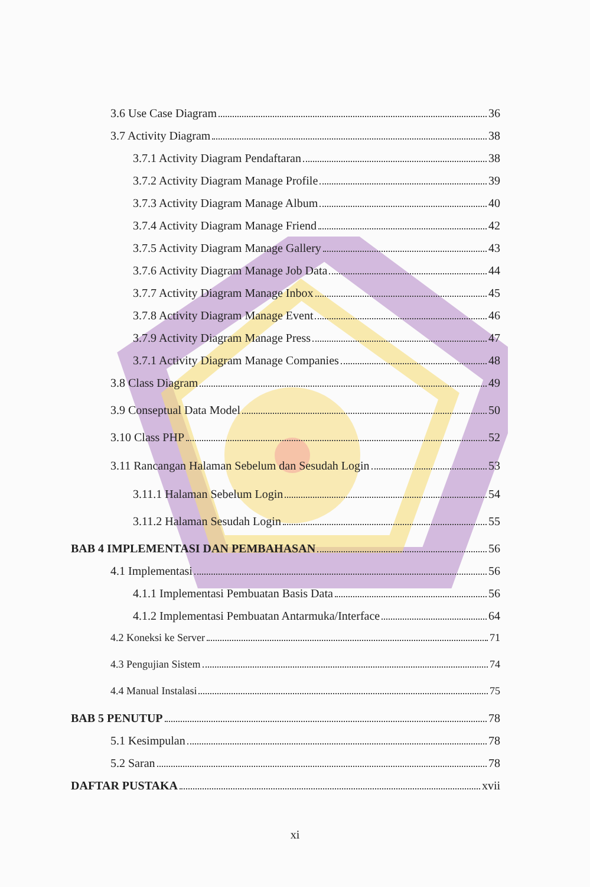3.6 Use Case Diagram 36
3.7 Activity Diagram 38
3.7.1 Activity Diagram Pendaftaran 38
3.7.2 Activity Diagram Manage Profile 39
3.7.3 Activity Diagram Manage Album 40
3.7.4 Activity Diagram Manage Friend 42
3.7.5 Activity Diagram Manage Gallery 43
3.7.6 Activity Diagram Manage Job Data 44
3.7.7 Activity Diagram Manage Inbox 45
3.7.8 Activity Diagram Manage Event 46
3.7.9 Activity Diagram Manage Press 47
3.7.1 Activity Diagram Manage Companies 48
3.8 Class Diagram 49
3.9 Conseptual Data Model 50
3.10 Class PHP 52
3.11 Rancangan Halaman Sebelum dan Sesudah Login 53
3.11.1 Halaman Sebelum Login 54
3.11.2 Halaman Sesudah Login 55
BAB 4 IMPLEMENTASI DAN PEMBAHASAN 56
4.1 Implementasi 56
4.1.1 Implementasi Pembuatan Basis Data 56
4.1.2 Implementasi Pembuatan Antarmuka/Interface 64
4.2 Koneksi ke Server 71
4.3 Pengujian Sistem 74
4.4 Manual Instalasi 75
BAB 5 PENUTUP 78
5.1 Kesimpulan 78
5.2 Saran 78
DAFTAR PUSTAKA xvii
xi